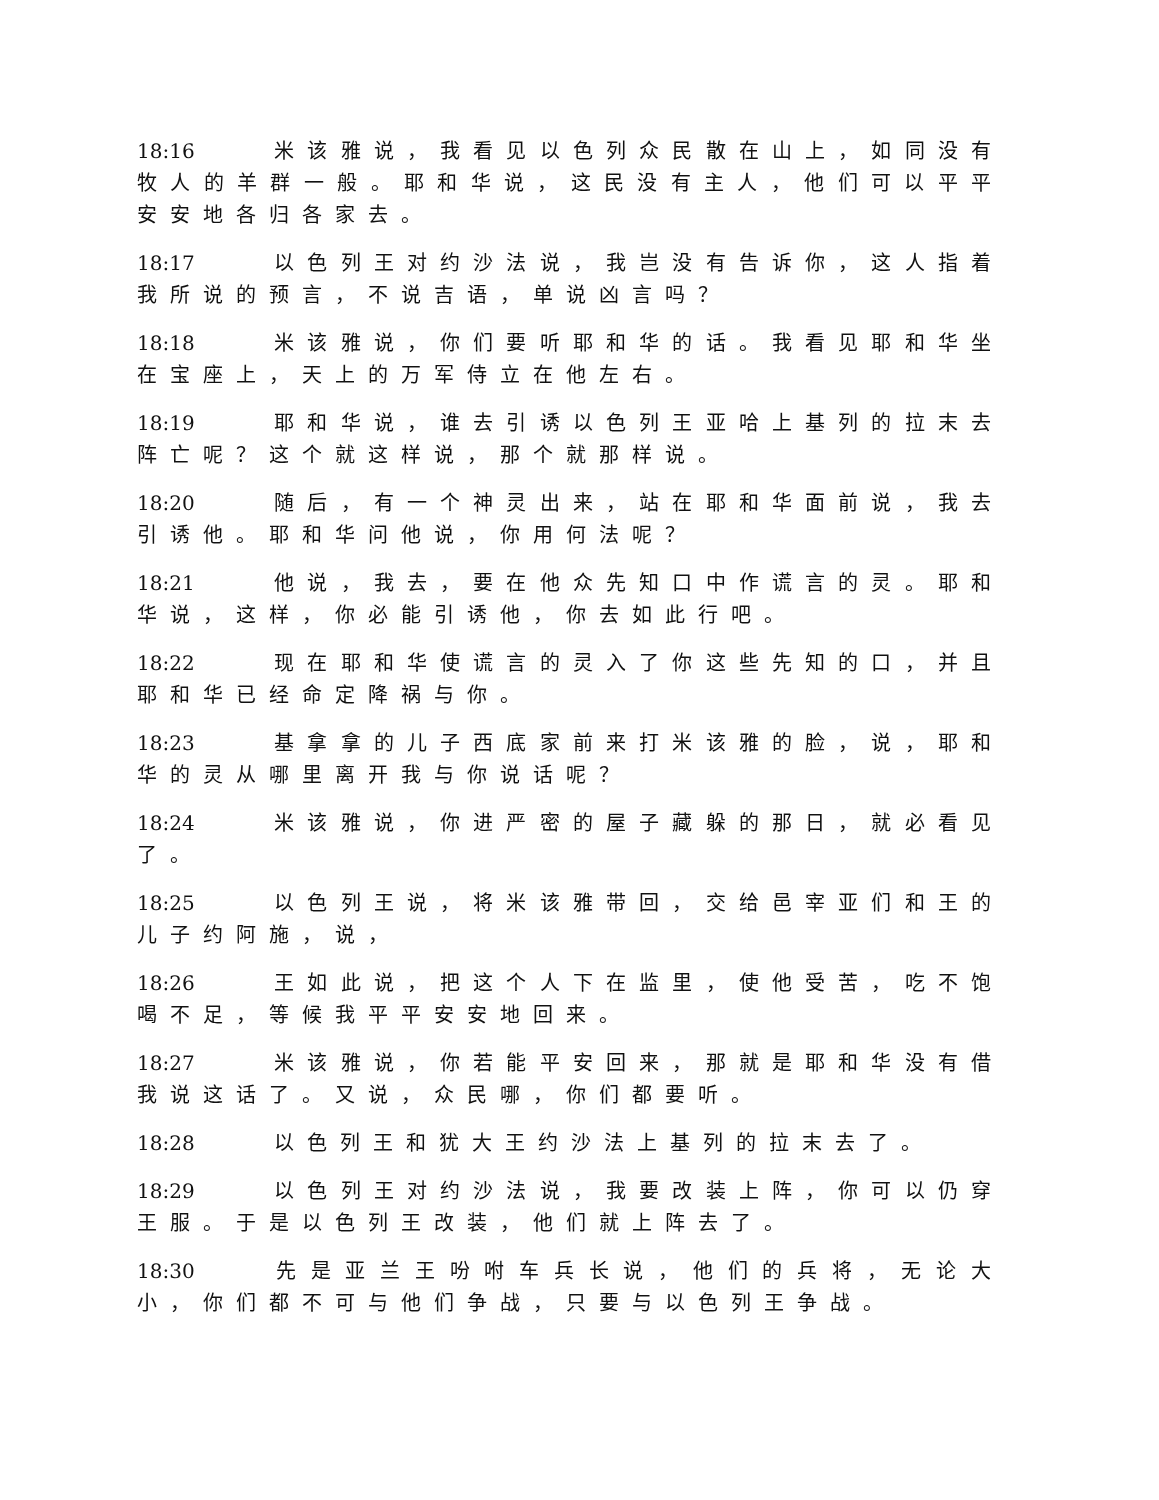18:16 米该雅说，我看见以色列众民散在山上，如同没有牧人的羊群一般。耶和华说，这民没有主人，他们可以平平安安地各归各家去。
18:17 以色列王对约沙法说，我岂没有告诉你，这人指着我所说的预言，不说吉语，单说凶言吗？
18:18 米该雅说，你们要听耶和华的话。我看见耶和华坐在宝座上，天上的万军侍立在他左右。
18:19 耶和华说，谁去引诱以色列王亚哈上基列的拉末去阵亡呢？这个就这样说，那个就那样说。
18:20 随后，有一个神灵出来，站在耶和华面前说，我去引诱他。耶和华问他说，你用何法呢？
18:21 他说，我去，要在他众先知口中作谎言的灵。耶和华说，这样，你必能引诱他，你去如此行吧。
18:22 现在耶和华使谎言的灵入了你这些先知的口，并且耶和华已经命定降祸与你。
18:23 基拿拿的儿子西底家前来打米该雅的脸，说，耶和华的灵从哪里离开我与你说话呢？
18:24 米该雅说，你进严密的屋子藏躲的那日，就必看见了。
18:25 以色列王说，将米该雅带回，交给邑宰亚们和王的儿子约阿施，说，
18:26 王如此说，把这个人下在监里，使他受苦，吃不饱喝不足，等候我平平安安地回来。
18:27 米该雅说，你若能平安回来，那就是耶和华没有借我说这话了。又说，众民哪，你们都要听。
18:28 以色列王和犹大王约沙法上基列的拉末去了。
18:29 以色列王对约沙法说，我要改装上阵，你可以仍穿王服。于是以色列王改装，他们就上阵去了。
18:30 先是亚兰王吩咐车兵长说，他们的兵将，无论大小，你们都不可与他们争战，只要与以色列王争战。